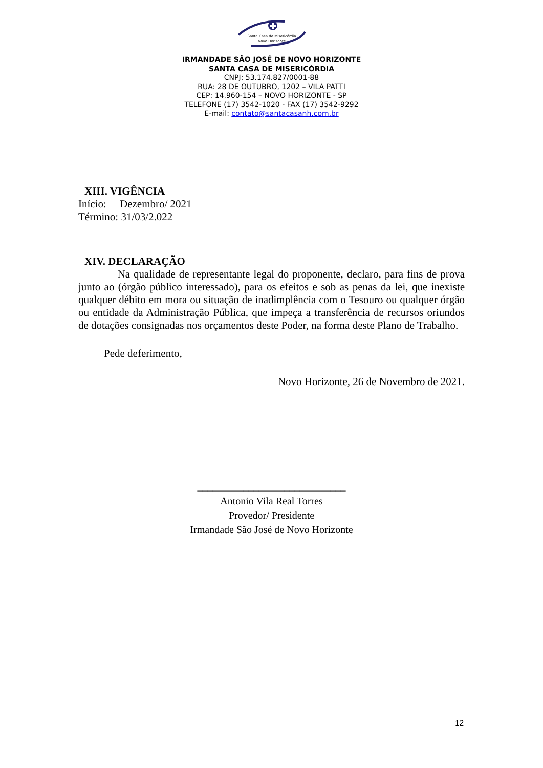Santa Casa de Misericórdia
Novo Horizonte
IRMANDADE SÃO JOSÉ DE NOVO HORIZONTE
SANTA CASA DE MISERICÓRDIA
CNPJ: 53.174.827/0001-88
RUA: 28 DE OUTUBRO, 1202 – VILA PATTI
CEP: 14.960-154 – NOVO HORIZONTE - SP
TELEFONE (17) 3542-1020 - FAX (17) 3542-9292
E-mail: contato@santacasanh.com.br
XIII. VIGÊNCIA
Início: Dezembro/ 2021
Término: 31/03/2.022
XIV. DECLARAÇÃO
Na qualidade de representante legal do proponente, declaro, para fins de prova junto ao (órgão público interessado), para os efeitos e sob as penas da lei, que inexiste qualquer débito em mora ou situação de inadimplência com o Tesouro ou qualquer órgão ou entidade da Administração Pública, que impeça a transferência de recursos oriundos de dotações consignadas nos orçamentos deste Poder, na forma deste Plano de Trabalho.
Pede deferimento,
Novo Horizonte, 26 de Novembro de 2021.
_____________________________
Antonio Vila Real Torres
Provedor/ Presidente
Irmandade São José de Novo Horizonte
12